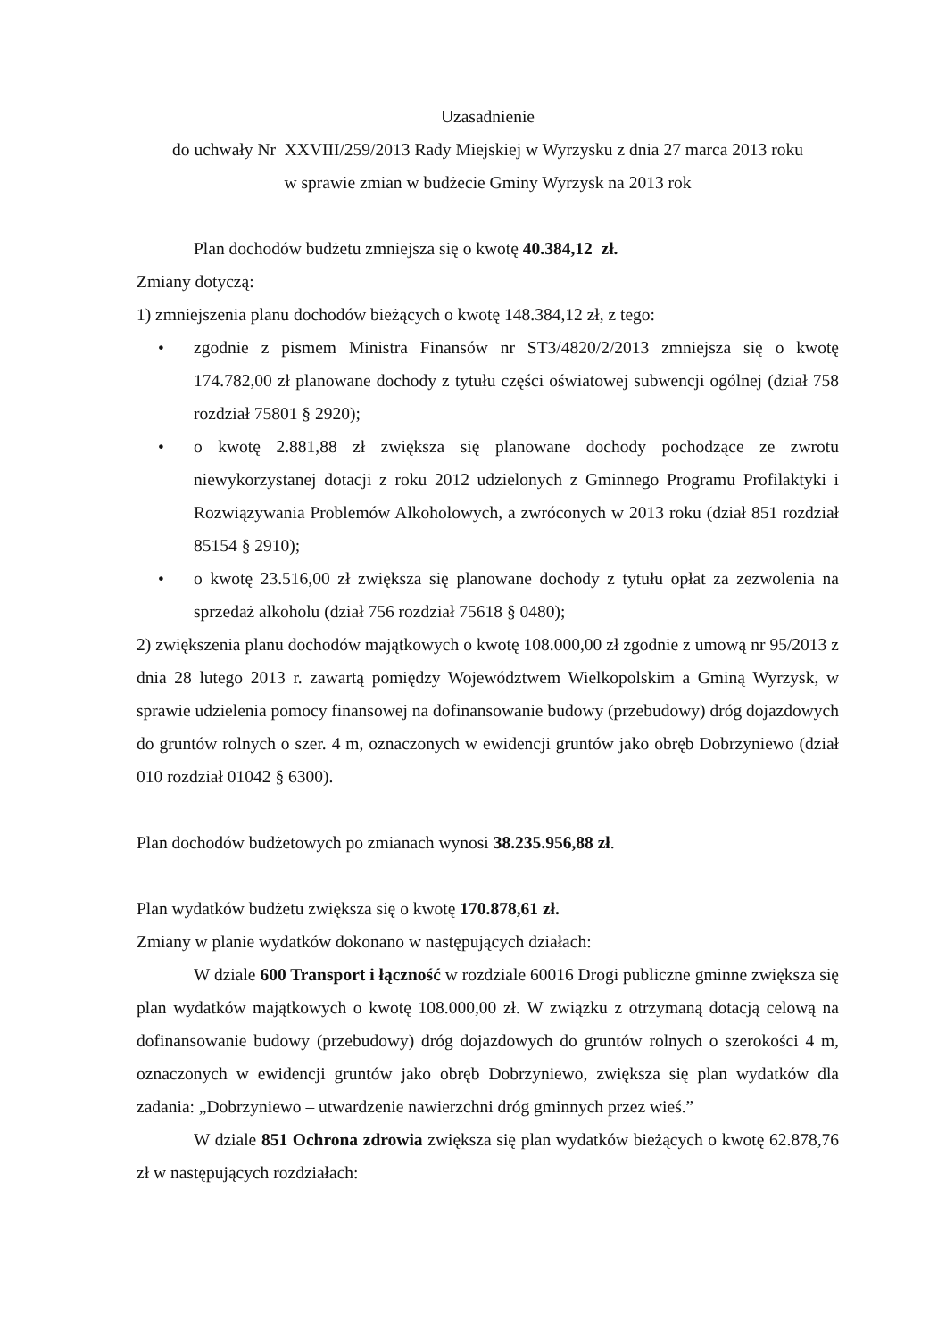Uzasadnienie
do uchwały Nr XXVIII/259/2013 Rady Miejskiej w Wyrzysku z dnia 27 marca 2013 roku
w sprawie zmian w budżecie Gminy Wyrzysk na 2013 rok
Plan dochodów budżetu zmniejsza się o kwotę 40.384,12 zł.
Zmiany dotyczą:
1) zmniejszenia planu dochodów bieżących o kwotę 148.384,12 zł, z tego:
• zgodnie z pismem Ministra Finansów nr ST3/4820/2/2013 zmniejsza się o kwotę 174.782,00 zł planowane dochody z tytułu części oświatowej subwencji ogólnej (dział 758 rozdział 75801 § 2920);
• o kwotę 2.881,88 zł zwiększa się planowane dochody pochodzące ze zwrotu niewykorzystanej dotacji z roku 2012 udzielonych z Gminnego Programu Profilaktyki i Rozwiązywania Problemów Alkoholowych, a zwróconych w 2013 roku (dział 851 rozdział 85154 § 2910);
• o kwotę 23.516,00 zł zwiększa się planowane dochody z tytułu opłat za zezwolenia na sprzedaż alkoholu (dział 756 rozdział 75618 § 0480);
2) zwiększenia planu dochodów majątkowych o kwotę 108.000,00 zł zgodnie z umową nr 95/2013 z dnia 28 lutego 2013 r. zawartą pomiędzy Województwem Wielkopolskim a Gminą Wyrzysk, w sprawie udzielenia pomocy finansowej na dofinansowanie budowy (przebudowy) dróg dojazdowych do gruntów rolnych o szer. 4 m, oznaczonych w ewidencji gruntów jako obręb Dobrzyniewo (dział 010 rozdział 01042 § 6300).
Plan dochodów budżetowych po zmianach wynosi 38.235.956,88 zł.
Plan wydatków budżetu zwiększa się o kwotę 170.878,61 zł.
Zmiany w planie wydatków dokonano w następujących działach:
W dziale 600 Transport i łączność w rozdziale 60016 Drogi publiczne gminne zwiększa się plan wydatków majątkowych o kwotę 108.000,00 zł. W związku z otrzymaną dotacją celową na dofinansowanie budowy (przebudowy) dróg dojazdowych do gruntów rolnych o szerokości 4 m, oznaczonych w ewidencji gruntów jako obręb Dobrzyniewo, zwiększa się plan wydatków dla zadania: „Dobrzyniewo – utwardzenie nawierzchni dróg gminnych przez wieś.”
W dziale 851 Ochrona zdrowia zwiększa się plan wydatków bieżących o kwotę 62.878,76 zł w następujących rozdziałach: